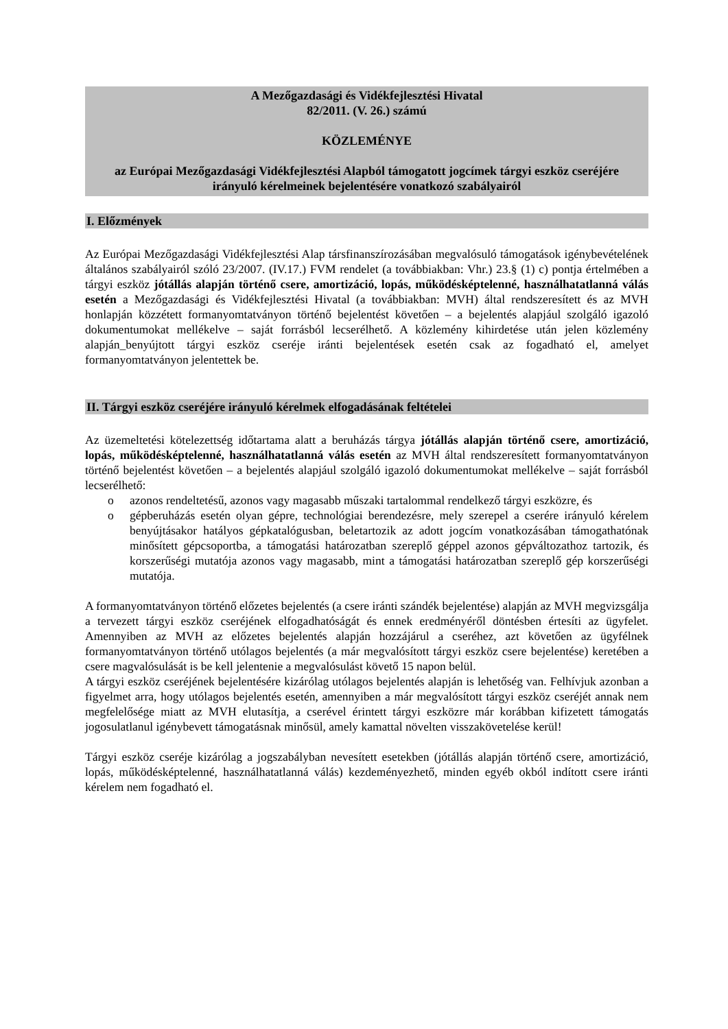A Mezőgazdasági és Vidékfejlesztési Hivatal
82/2011. (V. 26.) számú
KÖZLEMÉNYE
az Európai Mezőgazdasági Vidékfejlesztési Alapból támogatott jogcímek tárgyi eszköz cseréjére irányuló kérelmeinek bejelentésére vonatkozó szabályairól
I. Előzmények
Az Európai Mezőgazdasági Vidékfejlesztési Alap társfinanszírozásában megvalósuló támogatások igénybevételének általános szabályairól szóló 23/2007. (IV.17.) FVM rendelet (a továbbiakban: Vhr.) 23.§ (1) c) pontja értelmében a tárgyi eszköz jótállás alapján történő csere, amortizáció, lopás, működésképtelenné, használhatatlanná válás esetén a Mezőgazdasági és Vidékfejlesztési Hivatal (a továbbiakban: MVH) által rendszeresített és az MVH honlapján közzétett formanyomtatványon történő bejelentést követően – a bejelentés alapjául szolgáló igazoló dokumentumokat mellékelve – saját forrásból lecserélhető. A közlemény kihirdetése után jelen közlemény alapján_benyújtott tárgyi eszköz cseréje iránti bejelentések esetén csak az fogadható el, amelyet formanyomtatványon jelentettek be.
II. Tárgyi eszköz cseréjére irányuló kérelmek elfogadásának feltételei
Az üzemeltetési kötelezettség időtartama alatt a beruházás tárgya jótállás alapján történő csere, amortizáció, lopás, működésképtelenné, használhatatlanná válás esetén az MVH által rendszeresített formanyomtatványon történő bejelentést követően – a bejelentés alapjául szolgáló igazoló dokumentumokat mellékelve – saját forrásból lecserélhető:
o azonos rendeltetésű, azonos vagy magasabb műszaki tartalommal rendelkező tárgyi eszközre, és
o gépberuházás esetén olyan gépre, technológiai berendezésre, mely szerepel a cserére irányuló kérelem benyújtásakor hatályos gépkatalógusban, beletartozik az adott jogcím vonatkozásában támogathatónak minősített gépcsoportba, a támogatási határozatban szereplő géppel azonos gépváltozathoz tartozik, és korszerűségi mutatója azonos vagy magasabb, mint a támogatási határozatban szereplő gép korszerűségi mutatója.
A formanyomtatványon történő előzetes bejelentés (a csere iránti szándék bejelentése) alapján az MVH megvizsgálja a tervezett tárgyi eszköz cseréjének elfogadhatóságát és ennek eredményéről döntésben értesíti az ügyfelet. Amennyiben az MVH az előzetes bejelentés alapján hozzájárul a cseréhez, azt követően az ügyfélnek formanyomtatványon történő utólagos bejelentés (a már megvalósított tárgyi eszköz csere bejelentése) keretében a csere magvalósulását is be kell jelentenie a megvalósulást követő 15 napon belül.
A tárgyi eszköz cseréjének bejelentésére kizárólag utólagos bejelentés alapján is lehetőség van. Felhívjuk azonban a figyelmet arra, hogy utólagos bejelentés esetén, amennyiben a már megvalósított tárgyi eszköz cseréjét annak nem megfelelősége miatt az MVH elutasítja, a cserével érintett tárgyi eszközre már korábban kifizetett támogatás jogosulatlanul igénybevett támogatásnak minősül, amely kamattal növelten visszakövetelése kerül!
Tárgyi eszköz cseréje kizárólag a jogszabályban nevesített esetekben (jótállás alapján történő csere, amortizáció, lopás, működésképtelenné, használhatatlanná válás) kezdeményezhető, minden egyéb okból indított csere iránti kérelem nem fogadható el.